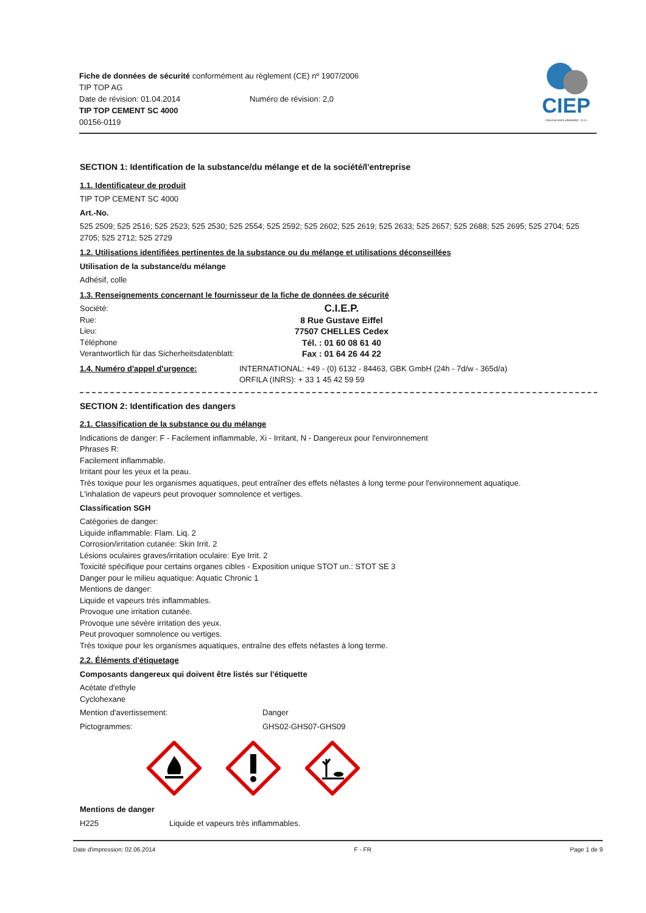Fiche de données de sécurité conformément au règlement (CE) nº 1907/2006
TIP TOP AG
Date de révision: 01.04.2014 Numéro de révision: 2,0
TIP TOP CEMENT SC 4000
00156-0119
CIEP
CRAUSAZ ARES-ARMEMENT - G.I.S.
SECTION 1: Identification de la substance/du mélange et de la société/l'entreprise
1.1. Identificateur de produit
TIP TOP CEMENT SC 4000
Art.-No.
525 2509; 525 2516; 525 2523; 525 2530; 525 2554; 525 2592; 525 2602; 525 2619; 525 2633; 525 2657; 525 2688; 525 2695; 525 2704; 525 2705; 525 2712; 525 2729
1.2. Utilisations identifiées pertinentes de la substance ou du mélange et utilisations déconseillées
Utilisation de la substance/du mélange
Adhésif, colle
1.3. Renseignements concernant le fournisseur de la fiche de données de sécurité
Société: C.I.E.P.
Rue: 8 Rue Gustave Eiffel
Lieu: 77507 CHELLES Cedex
Téléphone Tél. : 01 60 08 61 40
Verantwortlich für das Sicherheitsdatenblatt: Fax : 01 64 26 44 22
1.4. Numéro d'appel d'urgence: INTERNATIONAL: +49 - (0) 6132 - 84463, GBK GmbH (24h - 7d/w - 365d/a)
ORFILA (INRS): + 33 1 45 42 59 59
SECTION 2: Identification des dangers
2.1. Classification de la substance ou du mélange
Indications de danger: F - Facilement inflammable, Xi - Irritant, N - Dangereux pour l'environnement
Phrases R:
Facilement inflammable.
Irritant pour les yeux et la peau.
Très toxique pour les organismes aquatiques, peut entraîner des effets néfastes à long terme pour l'environnement aquatique.
L'inhalation de vapeurs peut provoquer somnolence et vertiges.
Classification SGH
Catégories de danger:
Liquide inflammable: Flam. Liq. 2
Corrosion/irritation cutanée: Skin Irrit. 2
Lésions oculaires graves/irritation oculaire: Eye Irrit. 2
Toxicité spécifique pour certains organes cibles - Exposition unique STOT un.: STOT SE 3
Danger pour le milieu aquatique: Aquatic Chronic 1
Mentions de danger:
Liquide et vapeurs très inflammables.
Provoque une irritation cutanée.
Provoque une sévère irritation des yeux.
Peut provoquer somnolence ou vertiges.
Très toxique pour les organismes aquatiques, entraîne des effets néfastes à long terme.
2.2. Éléments d'étiquetage
Composants dangereux qui doivent être listés sur l'étiquette
Acétate d'ethyle
Cyclohexane
Mention d'avertissement: Danger
Pictogrammes: GHS02-GHS07-GHS09
Mentions de danger
H225 Liquide et vapeurs très inflammables.
Date d'impression: 02.06.2014 F - FR Page 1 de 9